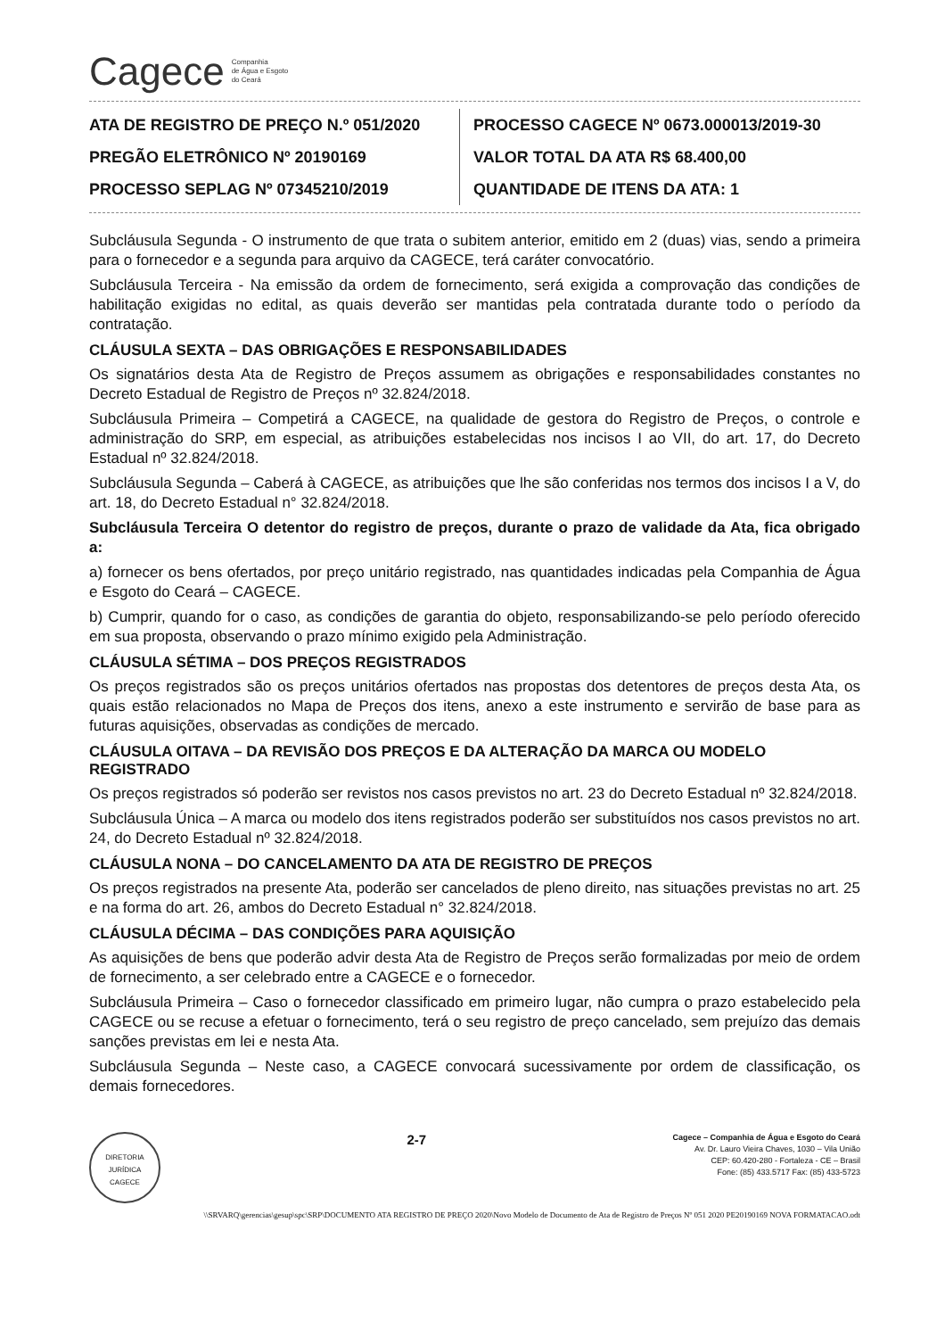Cagece Companhia
de Água e Esgoto
do Ceará
ATA DE REGISTRO DE PREÇO N.º 051/2020
PREGÃO ELETRÔNICO Nº 20190169
PROCESSO SEPLAG Nº 07345210/2019
PROCESSO CAGECE Nº 0673.000013/2019-30
VALOR TOTAL DA ATA R$ 68.400,00
QUANTIDADE DE ITENS DA ATA: 1
Subcláusula Segunda - O instrumento de que trata o subitem anterior, emitido em 2 (duas) vias, sendo a primeira para o fornecedor e a segunda para arquivo da CAGECE, terá caráter convocatório.
Subcláusula Terceira - Na emissão da ordem de fornecimento, será exigida a comprovação das condições de habilitação exigidas no edital, as quais deverão ser mantidas pela contratada durante todo o período da contratação.
CLÁUSULA SEXTA – DAS OBRIGAÇÕES E RESPONSABILIDADES
Os signatários desta Ata de Registro de Preços assumem as obrigações e responsabilidades constantes no Decreto Estadual de Registro de Preços nº 32.824/2018.
Subcláusula Primeira – Competirá a CAGECE, na qualidade de gestora do Registro de Preços, o controle e administração do SRP, em especial, as atribuições estabelecidas nos incisos I ao VII, do art. 17, do Decreto Estadual nº 32.824/2018.
Subcláusula Segunda – Caberá à CAGECE, as atribuições que lhe são conferidas nos termos dos incisos I a V, do art. 18, do Decreto Estadual n° 32.824/2018.
Subcláusula Terceira O detentor do registro de preços, durante o prazo de validade da Ata, fica obrigado a:
a) fornecer os bens ofertados, por preço unitário registrado, nas quantidades indicadas pela Companhia de Água e Esgoto do Ceará – CAGECE.
b) Cumprir, quando for o caso, as condições de garantia do objeto, responsabilizando-se pelo período oferecido em sua proposta, observando o prazo mínimo exigido pela Administração.
CLÁUSULA SÉTIMA – DOS PREÇOS REGISTRADOS
Os preços registrados são os preços unitários ofertados nas propostas dos detentores de preços desta Ata, os quais estão relacionados no Mapa de Preços dos itens, anexo a este instrumento e servirão de base para as futuras aquisições, observadas as condições de mercado.
CLÁUSULA OITAVA – DA REVISÃO DOS PREÇOS E DA ALTERAÇÃO DA MARCA OU MODELO REGISTRADO
Os preços registrados só poderão ser revistos nos casos previstos no art. 23 do Decreto Estadual nº 32.824/2018.
Subcláusula Única – A marca ou modelo dos itens registrados poderão ser substituídos nos casos previstos no art. 24, do Decreto Estadual nº 32.824/2018.
CLÁUSULA NONA – DO CANCELAMENTO DA ATA DE REGISTRO DE PREÇOS
Os preços registrados na presente Ata, poderão ser cancelados de pleno direito, nas situações previstas no art. 25 e na forma do art. 26, ambos do Decreto Estadual n° 32.824/2018.
CLÁUSULA DÉCIMA – DAS CONDIÇÕES PARA AQUISIÇÃO
As aquisições de bens que poderão advir desta Ata de Registro de Preços serão formalizadas por meio de ordem de fornecimento, a ser celebrado entre a CAGECE e o fornecedor.
Subcláusula Primeira – Caso o fornecedor classificado em primeiro lugar, não cumpra o prazo estabelecido pela CAGECE ou se recuse a efetuar o fornecimento, terá o seu registro de preço cancelado, sem prejuízo das demais sanções previstas em lei e nesta Ata.
Subcláusula Segunda – Neste caso, a CAGECE convocará sucessivamente por ordem de classificação, os demais fornecedores.
DIRETORIA JURÍDICA
CAGECE
2-7
Cagece – Companhia de Água e Esgoto do Ceará
Av. Dr. Lauro Vieira Chaves, 1030 – Vila União
CEP: 60.420-280 - Fortaleza - CE – Brasil
Fone: (85) 433.5717 Fax: (85) 433-5723
\\SRVARQ\gerencias\gesup\spc\SRP\DOCUMENTO ATA REGISTRO DE PREÇO 2020\Novo Modelo de Documento de Ata de Registro de Preços Nº 051 2020 PE20190169 NOVA FORMATACAO.odt